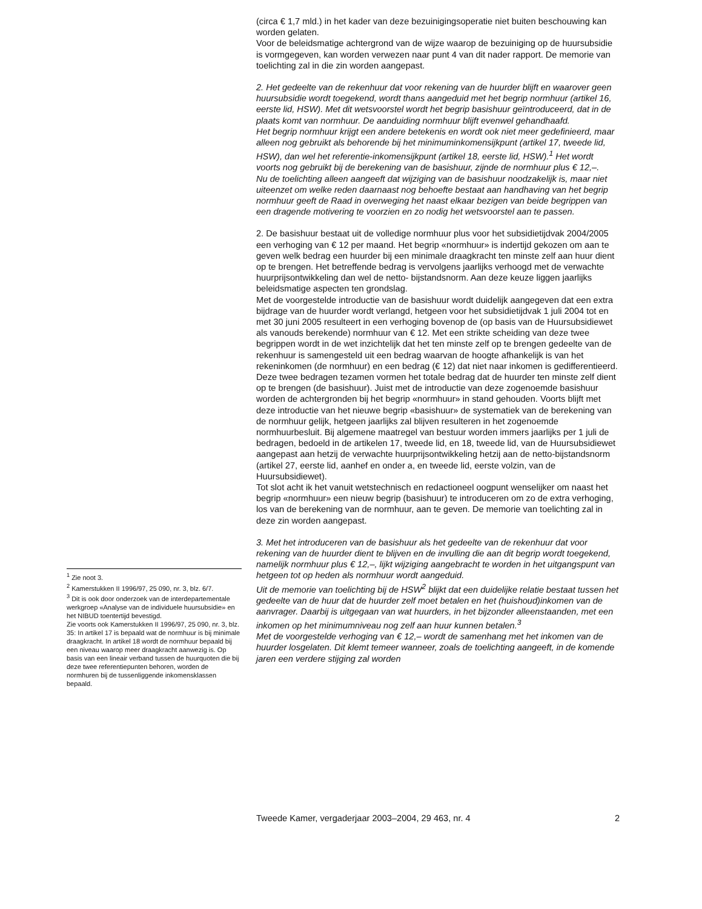(circa € 1,7 mld.) in het kader van deze bezuinigingsoperatie niet buiten beschouwing kan worden gelaten.
Voor de beleidsmatige achtergrond van de wijze waarop de bezuiniging op de huursubsidie is vormgegeven, kan worden verwezen naar punt 4 van dit nader rapport. De memorie van toelichting zal in die zin worden aangepast.
2. Het gedeelte van de rekenhuur dat voor rekening van de huurder blijft en waarover geen huursubsidie wordt toegekend, wordt thans aangeduid met het begrip normhuur (artikel 16, eerste lid, HSW). Met dit wetsvoorstel wordt het begrip basishuur geïntroduceerd, dat in de plaats komt van normhuur. De aanduiding normhuur blijft evenwel gehandhaafd.
Het begrip normhuur krijgt een andere betekenis en wordt ook niet meer gedefinieerd, maar alleen nog gebruikt als behorende bij het minimuminkomensijkpunt (artikel 17, tweede lid, HSW), dan wel het referentie-inkomensijkpunt (artikel 18, eerste lid, HSW).<sup>1</sup> Het wordt voorts nog gebruikt bij de berekening van de basishuur, zijnde de normhuur plus € 12,–.
Nu de toelichting alleen aangeeft dat wijziging van de basishuur noodzakelijk is, maar niet uiteenzet om welke reden daarnaast nog behoefte bestaat aan handhaving van het begrip normhuur geeft de Raad in overweging het naast elkaar bezigen van beide begrippen van een dragende motivering te voorzien en zo nodig het wetsvoorstel aan te passen.
2. De basishuur bestaat uit de volledige normhuur plus voor het subsidietijdvak 2004/2005 een verhoging van € 12 per maand. Het begrip «normhuur» is indertijd gekozen om aan te geven welk bedrag een huurder bij een minimale draagkracht ten minste zelf aan huur dient op te brengen. Het betreffende bedrag is vervolgens jaarlijks verhoogd met de verwachte huurprijsontwikkeling dan wel de netto- bijstandsnorm. Aan deze keuze liggen jaarlijks beleidsmatige aspecten ten grondslag.
Met de voorgestelde introductie van de basishuur wordt duidelijk aangegeven dat een extra bijdrage van de huurder wordt verlangd, hetgeen voor het subsidietijdvak 1 juli 2004 tot en met 30 juni 2005 resulteert in een verhoging bovenop de (op basis van de Huursubsidiewet als vanouds berekende) normhuur van € 12. Met een strikte scheiding van deze twee begrippen wordt in de wet inzichtelijk dat het ten minste zelf op te brengen gedeelte van de rekenhuur is samengesteld uit een bedrag waarvan de hoogte afhankelijk is van het rekeninkomen (de normhuur) en een bedrag (€ 12) dat niet naar inkomen is gedifferentieerd. Deze twee bedragen tezamen vormen het totale bedrag dat de huurder ten minste zelf dient op te brengen (de basishuur). Juist met de introductie van deze zogenoemde basishuur worden de achtergronden bij het begrip «normhuur» in stand gehouden. Voorts blijft met deze introductie van het nieuwe begrip «basishuur» de systematiek van de berekening van de normhuur gelijk, hetgeen jaarlijks zal blijven resulteren in het zogenoemde normhuurbesluit. Bij algemene maatregel van bestuur worden immers jaarlijks per 1 juli de bedragen, bedoeld in de artikelen 17, tweede lid, en 18, tweede lid, van de Huursubsidiewet aangepast aan hetzij de verwachte huurprijsontwikkeling hetzij aan de netto-bijstandsnorm (artikel 27, eerste lid, aanhef en onder a, en tweede lid, eerste volzin, van de Huursubsidiewet).
Tot slot acht ik het vanuit wetstechnisch en redactioneel oogpunt wenselijker om naast het begrip «normhuur» een nieuw begrip (basishuur) te introduceren om zo de extra verhoging, los van de berekening van de normhuur, aan te geven. De memorie van toelichting zal in deze zin worden aangepast.
3. Met het introduceren van de basishuur als het gedeelte van de rekenhuur dat voor rekening van de huurder dient te blijven en de invulling die aan dit begrip wordt toegekend, namelijk normhuur plus € 12,–, lijkt wijziging aangebracht te worden in het uitgangspunt van hetgeen tot op heden als normhuur wordt aangeduid.
Uit de memorie van toelichting bij de HSW<sup>2</sup> blijkt dat een duidelijke relatie bestaat tussen het gedeelte van de huur dat de huurder zelf moet betalen en het (huishoud)inkomen van de aanvrager. Daarbij is uitgegaan van wat huurders, in het bijzonder alleenstaanden, met een inkomen op het minimumniveau nog zelf aan huur kunnen betalen.<sup>3</sup>
Met de voorgestelde verhoging van € 12,– wordt de samenhang met het inkomen van de huurder losgelaten. Dit klemt temeer wanneer, zoals de toelichting aangeeft, in de komende jaren een verdere stijging zal worden
<sup>1</sup> Zie noot 3.
<sup>2</sup> Kamerstukken II 1996/97, 25 090, nr. 3, blz. 6/7.
<sup>3</sup> Dit is ook door onderzoek van de interdepartementale werkgroep «Analyse van de individuele huursubsidie» en het NIBUD toentertijd bevestigd.
Zie voorts ook Kamerstukken II 1996/97, 25 090, nr. 3, blz. 35: In artikel 17 is bepaald wat de normhuur is bij minimale draagkracht. In artikel 18 wordt de normhuur bepaald bij een niveau waarop meer draagkracht aanwezig is. Op basis van een lineair verband tussen de huurquoten die bij deze twee referentiepunten behoren, worden de normhuren bij de tussenliggende inkomensklassen bepaald.
Tweede Kamer, vergaderjaar 2003–2004, 29 463, nr. 4 2